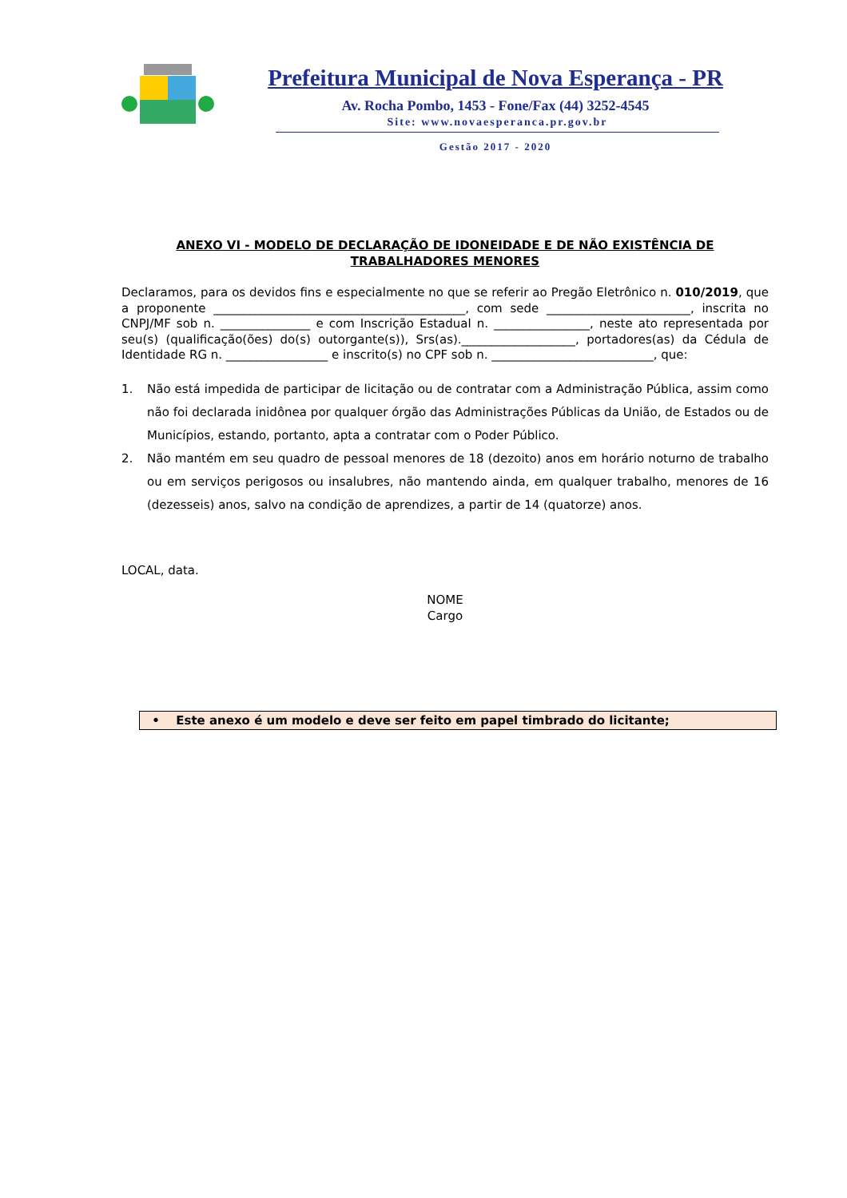Prefeitura Municipal de Nova Esperança - PR
Av. Rocha Pombo, 1453 - Fone/Fax (44) 3252-4545
Site: www.novaesperanca.pr.gov.br
Gestão 2017 - 2020
ANEXO VI - MODELO DE DECLARAÇÃO DE IDONEIDADE E DE NÃO EXISTÊNCIA DE TRABALHADORES MENORES
Declaramos, para os devidos fins e especialmente no que se referir ao Pregão Eletrônico n. 010/2019, que a proponente __________________________________________, com sede ________________________, inscrita no CNPJ/MF sob n. _______________ e com Inscrição Estadual n. ________________, neste ato representada por seu(s) (qualificação(ões) do(s) outorgante(s)), Srs(as).___________________, portadores(as) da Cédula de Identidade RG n. _________________ e inscrito(s) no CPF sob n. ___________________________, que:
1. Não está impedida de participar de licitação ou de contratar com a Administração Pública, assim como não foi declarada inidônea por qualquer órgão das Administrações Públicas da União, de Estados ou de Municípios, estando, portanto, apta a contratar com o Poder Público.
2. Não mantém em seu quadro de pessoal menores de 18 (dezoito) anos em horário noturno de trabalho ou em serviços perigosos ou insalubres, não mantendo ainda, em qualquer trabalho, menores de 16 (dezesseis) anos, salvo na condição de aprendizes, a partir de 14 (quatorze) anos.
LOCAL, data.
NOME
Cargo
• Este anexo é um modelo e deve ser feito em papel timbrado do licitante;